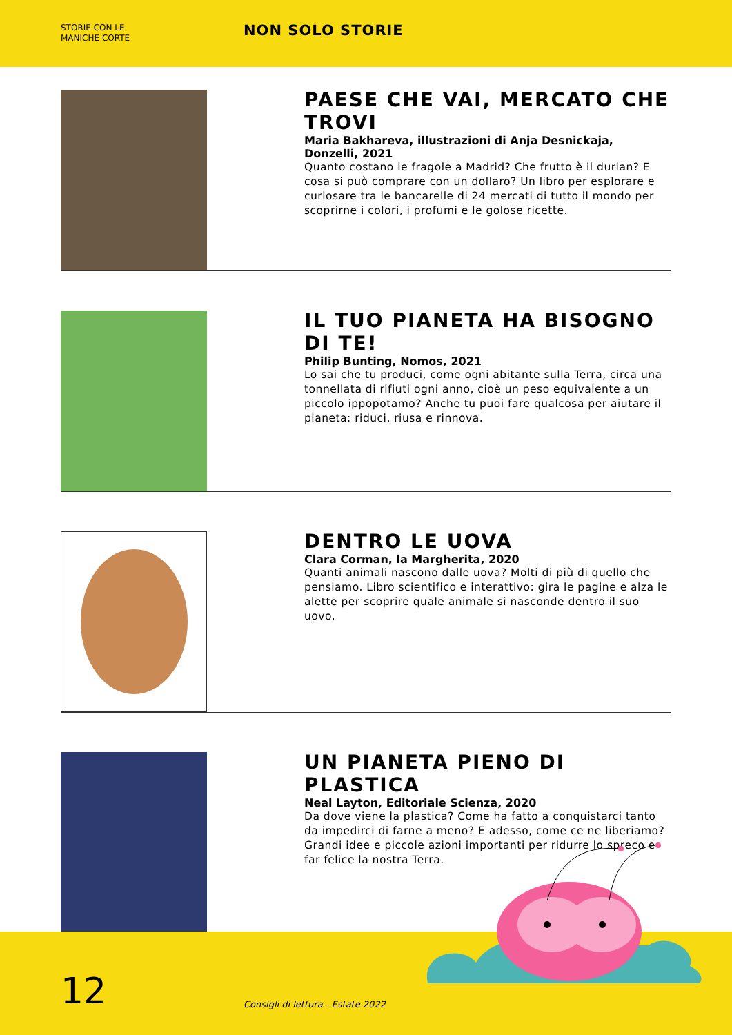STORIE CON LE
MANICHE CORTE
NON SOLO STORIE
PAESE CHE VAI, MERCATO CHE TROVI
Maria Bakhareva, illustrazioni di Anja Desnickaja, Donzelli, 2021
Quanto costano le fragole a Madrid? Che frutto è il durian? E cosa si può comprare con un dollaro? Un libro per esplorare e curiosare tra le bancarelle di 24 mercati di tutto il mondo per scoprirne i colori, i profumi e le golose ricette.
IL TUO PIANETA HA BISOGNO DI TE!
Philip Bunting, Nomos, 2021
Lo sai che tu produci, come ogni abitante sulla Terra, circa una tonnellata di rifiuti ogni anno, cioè un peso equivalente a un piccolo ippopotamo? Anche tu puoi fare qualcosa per aiutare il pianeta: riduci, riusa e rinnova.
DENTRO LE UOVA
Clara Corman, la Margherita, 2020
Quanti animali nascono dalle uova? Molti di più di quello che pensiamo. Libro scientifico e interattivo: gira le pagine e alza le alette per scoprire quale animale si nasconde dentro il suo uovo.
UN PIANETA PIENO DI PLASTICA
Neal Layton, Editoriale Scienza, 2020
Da dove viene la plastica? Come ha fatto a conquistarci tanto da impedirci di farne a meno? E adesso, come ce ne liberiamo? Grandi idee e piccole azioni importanti per ridurre lo spreco e far felice la nostra Terra.
12
Consigli di lettura - Estate 2022